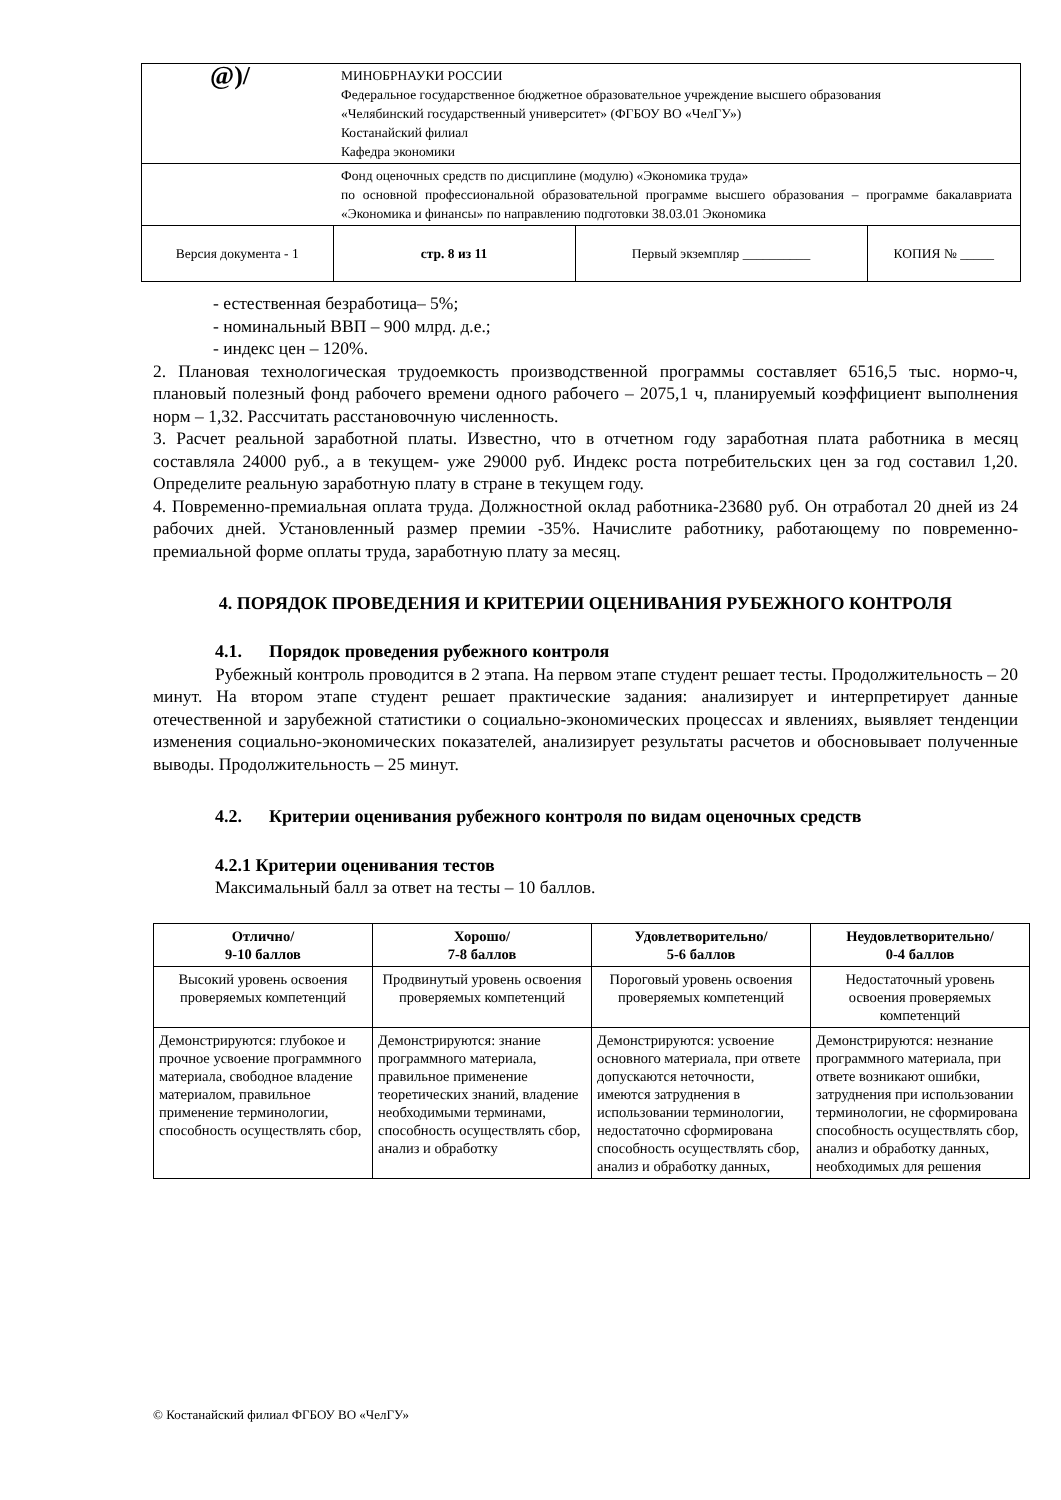| @)/ | МИНОБРНАУКИ РОССИИ Федеральное государственное бюджетное образовательное учреждение высшего образования «Челябинский государственный университет» (ФГБОУ ВО «ЧелГУ») Костанайский филиал Кафедра экономики | | |
| | Фонд оценочных средств по дисциплине (модулю) «Экономика труда» по основной профессиональной образовательной программе высшего образования – программе бакалавриата «Экономика и финансы» по направлению подготовки 38.03.01 Экономика | | |
| Версия документа - 1 | стр. 8 из 11 | Первый экземпляр __________ | КОПИЯ № _____ |
- естественная безработица– 5%;
- номинальный ВВП – 900 млрд. д.е.;
- индекс цен – 120%.
2. Плановая технологическая трудоемкость производственной программы составляет 6516,5 тыс. нормо-ч, плановый полезный фонд рабочего времени одного рабочего – 2075,1 ч, планируемый коэффициент выполнения норм – 1,32. Рассчитать расстановочную численность.
3. Расчет реальной заработной платы. Известно, что в отчетном году заработная плата работника в месяц составляла 24000 руб., а в текущем- уже 29000 руб. Индекс роста потребительских цен за год составил 1,20. Определите реальную заработную плату в стране в текущем году.
4. Повременно-премиальная оплата труда. Должностной оклад работника-23680 руб. Он отработал 20 дней из 24 рабочих дней. Установленный размер премии -35%. Начислите работнику, работающему по повременно- премиальной форме оплаты труда, заработную плату за месяц.
4. ПОРЯДОК ПРОВЕДЕНИЯ И КРИТЕРИИ ОЦЕНИВАНИЯ РУБЕЖНОГО КОНТРОЛЯ
4.1. Порядок проведения рубежного контроля
Рубежный контроль проводится в 2 этапа. На первом этапе студент решает тесты. Продолжительность – 20 минут. На втором этапе студент решает практические задания: анализирует и интерпретирует данные отечественной и зарубежной статистики о социально-экономических процессах и явлениях, выявляет тенденции изменения социально-экономических показателей, анализирует результаты расчетов и обосновывает полученные выводы. Продолжительность – 25 минут.
4.2. Критерии оценивания рубежного контроля по видам оценочных средств
4.2.1 Критерии оценивания тестов
Максимальный балл за ответ на тесты – 10 баллов.
| Отлично/ 9-10 баллов | Хорошо/ 7-8 баллов | Удовлетворительно/ 5-6 баллов | Неудовлетворительно/ 0-4 баллов |
| --- | --- | --- | --- |
| Высокий уровень освоения проверяемых компетенций | Продвинутый уровень освоения проверяемых компетенций | Пороговый уровень освоения проверяемых компетенций | Недостаточный уровень освоения проверяемых компетенций |
| Демонстрируются: глубокое и прочное усвоение программного материала, свободное владение материалом, правильное применение терминологии, способность осуществлять сбор, | Демонстрируются: знание программного материала, правильное применение теоретических знаний, владение необходимыми терминами, способность осуществлять сбор, анализ и обработку | Демонстрируются: усвоение основного материала, при ответе допускаются неточности, имеются затруднения в использовании терминологии, недостаточно сформирована способность осуществлять сбор, анализ и обработку данных, | Демонстрируются: незнание программного материала, при ответе возникают ошибки, затруднения при использовании терминологии, не сформирована способность осуществлять сбор, анализ и обработку данных, необходимых для решения |
© Костанайский филиал ФГБОУ ВО «ЧелГУ»